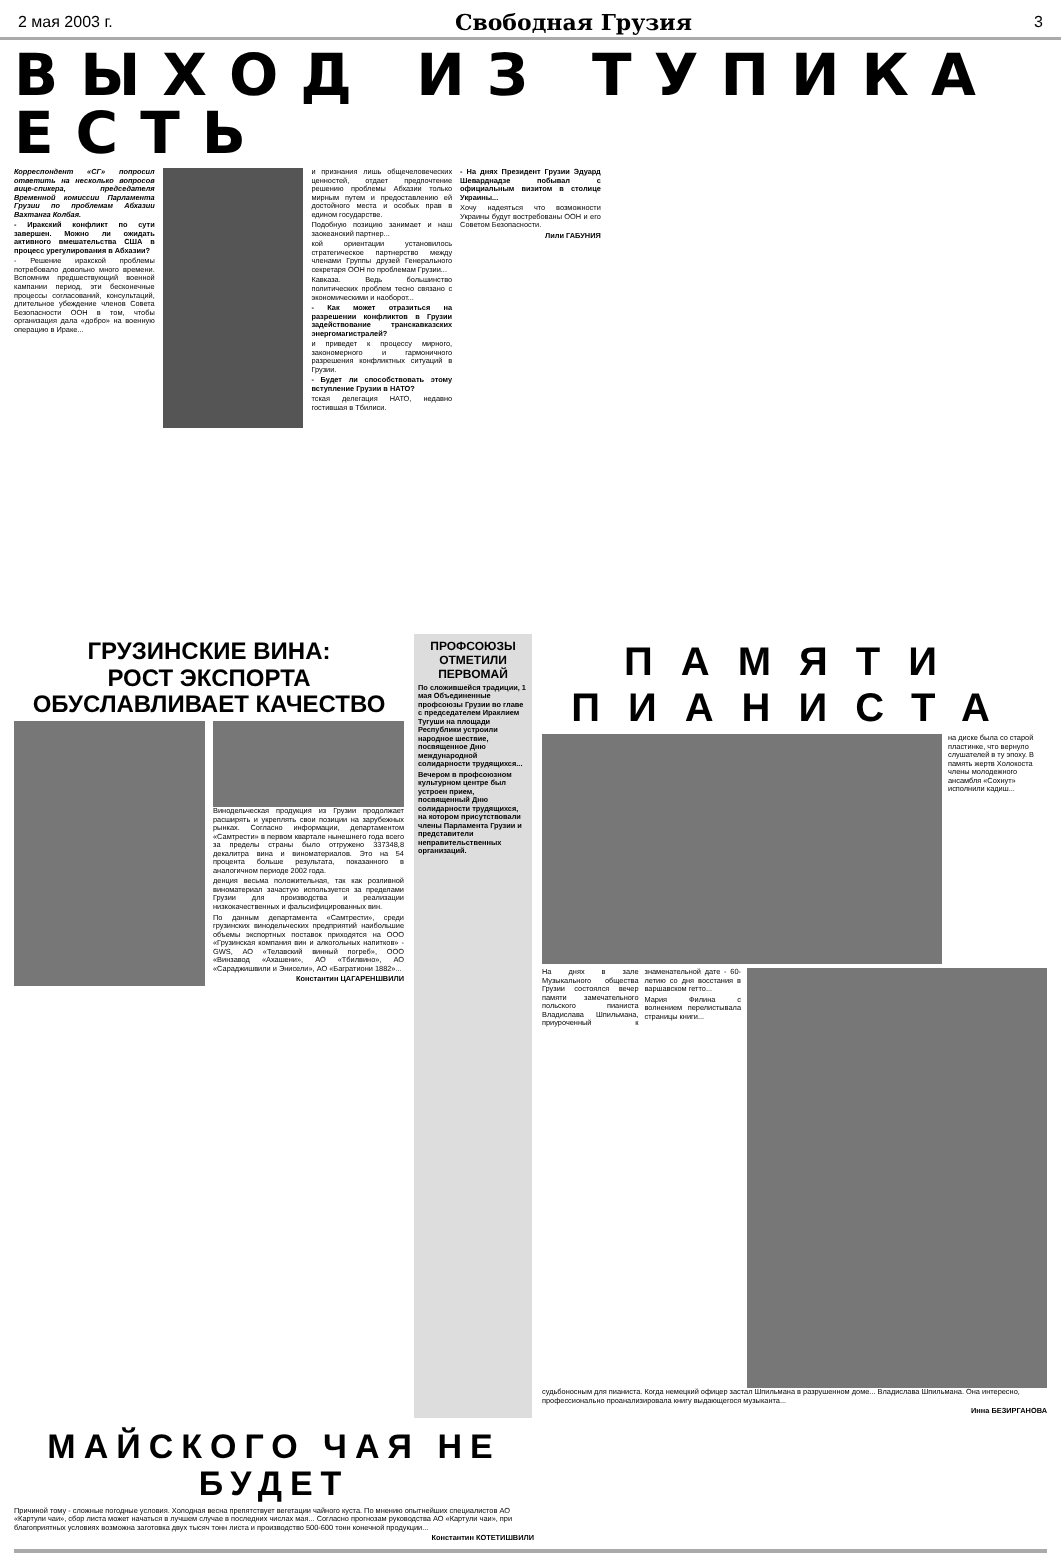2 мая 2003 г. Свободная Грузия 3
ВЫХОД ИЗ ТУПИКА ЕСТЬ
Корреспондент «СГ» попросил ответить на несколько вопросов вице-спикера, председателя Временной комиссии Парламента Грузии по проблемам Абхазии Вахтанга Колбая.
- Иракский конфликт по сути завершен. Можно ли ожидать активного вмешательства США в процесс урегулирования в Абхазии?
- Решение иракской проблемы потребовало довольно много времени. Вспомним предшествующий военной кампании период, эти бесконечные процессы согласований, консультаций, длительное убеждение членов Совета Безопасности ООН в том, чтобы организация дала «добро» на военную операцию в Ираке...
и признания лишь общечеловеческих ценностей, отдает предпочтение решению проблемы Абхазии только мирным путем и предоставлению ей достойного места и особых прав в едином государстве.
Подобную позицию занимает и наш заокеанский партнер...
кой ориентации установилось стратегическое партнерство между членами Группы друзей Генерального секретаря ООН по проблемам Грузии...
Кавказа. Ведь большинство политических проблем тесно связано с экономическими и наоборот...
- Как может отразиться на разрешении конфликтов в Грузии задействование транскавказских энергомагистралей?
и приведет к процессу мирного, закономерного и гармоничного разрешения конфликтных ситуаций в Грузии.
- Будет ли способствовать этому вступление Грузии в НАТО?
тская делегация НАТО, недавно гостившая в Тбилиси.
- На днях Президент Грузии Эдуард Шеварднадзе побывал с официальным визитом в столице Украины...
Хочу надеяться что возможности Украины будут востребованы ООН и его Советом Безопасности.
Лили ГАБУНИЯ
ГРУЗИНСКИЕ ВИНА:
РОСТ ЭКСПОРТА
ОБУСЛАВЛИВАЕТ КАЧЕСТВО
Винодельческая продукция из Грузии продолжает расширять и укреплять свои позиции на зарубежных рынках. Согласно информации, департаментом «Самтрести» в первом квартале нынешнего года всего за пределы страны было отгружено 337348,8 декалитра вина и виноматериалов. Это на 54 процента больше результата, показанного в аналогичном периоде 2002 года.
денция весьма положительная, так как розливной виноматериал зачастую используется за пределами Грузии для производства и реализации низкокачественных и фальсифицированных вин.
По данным департамента «Самтрести», среди грузинских винодельческих предприятий наибольшие объемы экспортных поставок приходятся на ООО «Грузинская компания вин и алкогольных напитков» - GWS, АО «Телавский винный погреб», ООО «Винзавод «Ахашени», АО «Тбилвино», АО «Сараджишвили и Энисели», АО «Багратиони 1882»...
Константин ЦАГАРЕНШВИЛИ
ПРОФСОЮЗЫ ОТМЕТИЛИ ПЕРВОМАЙ
По сложившейся традиции, 1 мая Объединенные профсоюзы Грузии во главе с председателем Ираклием Тугуши на площади Республики устроили народное шествие, посвященное Дню международной солидарности трудящихся...
Вечером в профсоюзном культурном центре был устроен прием, посвященный Дню солидарности трудящихся, на котором присутствовали члены Парламента Грузии и представители неправительственных организаций.
ПАМЯТИ
ПИАНИСТА
на диске была со старой пластинке, что вернуло слушателей в ту эпоху. В память жертв Холокоста члены молодежного ансамбля «Сохнут» исполнили кадиш...
На днях в зале Музыкального общества Грузии состоялся вечер памяти замечательного польского пианиста Владислава Шпильмана, приуроченный к знаменательной дате - 60-летию со дня восстания в варшавском гетто...
Мария Филина с волнением перелистывала страницы книги...
судьбоносным для пианиста. Когда немецкий офицер застал Шпильмана в разрушенном доме... Владислава Шпильмана. Она интересно, профессионально проанализировала книгу выдающегося музыканта...
Инна БЕЗИРГАНОВА
МАЙСКОГО ЧАЯ НЕ БУДЕТ
Причиной тому - сложные погодные условия. Холодная весна препятствует вегетации чайного куста. По мнению опытнейших специалистов АО «Картули чаи», сбор листа может начаться в лучшем случае в последних числах мая... Согласно прогнозам руководства АО «Картули чаи», при благоприятных условиях возможна заготовка двух тысяч тонн листа и производство 500-600 тонн конечной продукции...
Константин КОТЕТИШВИЛИ